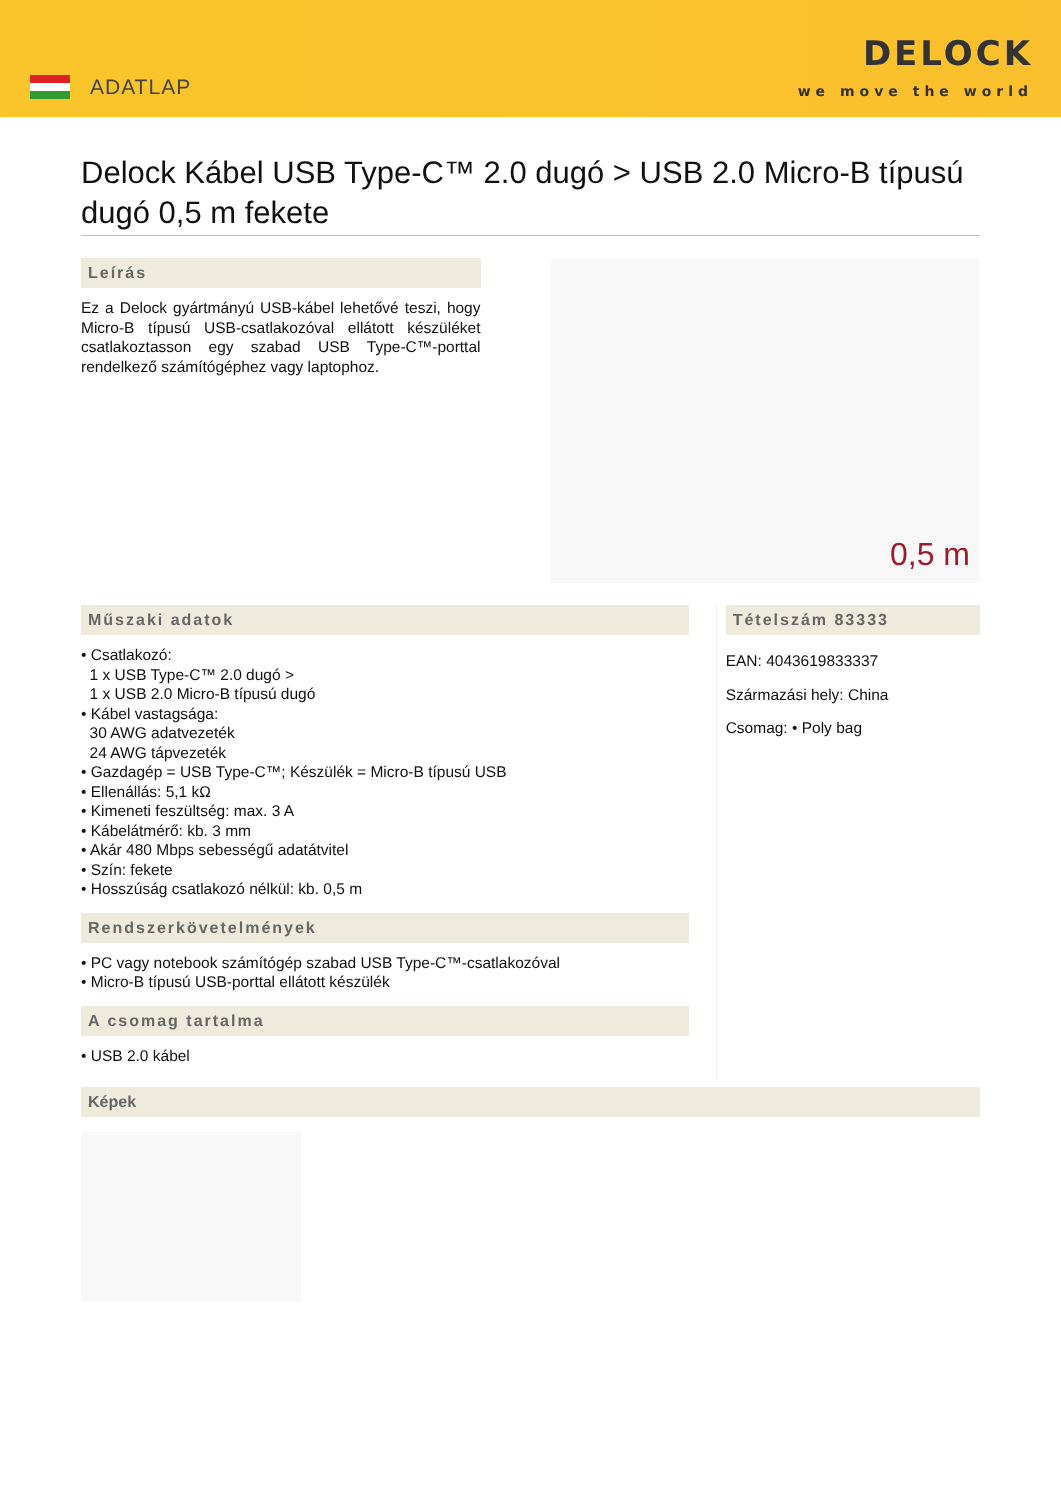ADATLAP
DELOCK
we move the world
Delock Kábel USB Type-C™ 2.0 dugó > USB 2.0 Micro-B típusú dugó 0,5 m fekete
Leírás
Ez a Delock gyártmányú USB-kábel lehetővé teszi, hogy Micro-B típusú USB-csatlakozóval ellátott készüléket csatlakoztasson egy szabad USB Type-C™-porttal rendelkező számítógéphez vagy laptophoz.
0,5 m
Műszaki adatok
• Csatlakozó:
1 x USB Type-C™ 2.0 dugó >
1 x USB 2.0 Micro-B típusú dugó
• Kábel vastagsága:
30 AWG adatvezeték
24 AWG tápvezeték
• Gazdagép = USB Type-C™; Készülék = Micro-B típusú USB
• Ellenállás: 5,1 kΩ
• Kimeneti feszültség: max. 3 A
• Kábelátmérő: kb. 3 mm
• Akár 480 Mbps sebességű adatátvitel
• Szín: fekete
• Hosszúság csatlakozó nélkül: kb. 0,5 m
Rendszerkövetelmények
• PC vagy notebook számítógép szabad USB Type-C™-csatlakozóval
• Micro-B típusú USB-porttal ellátott készülék
A csomag tartalma
• USB 2.0 kábel
Tételszám 83333
EAN: 4043619833337
Származási hely: China
Csomag: • Poly bag
Képek